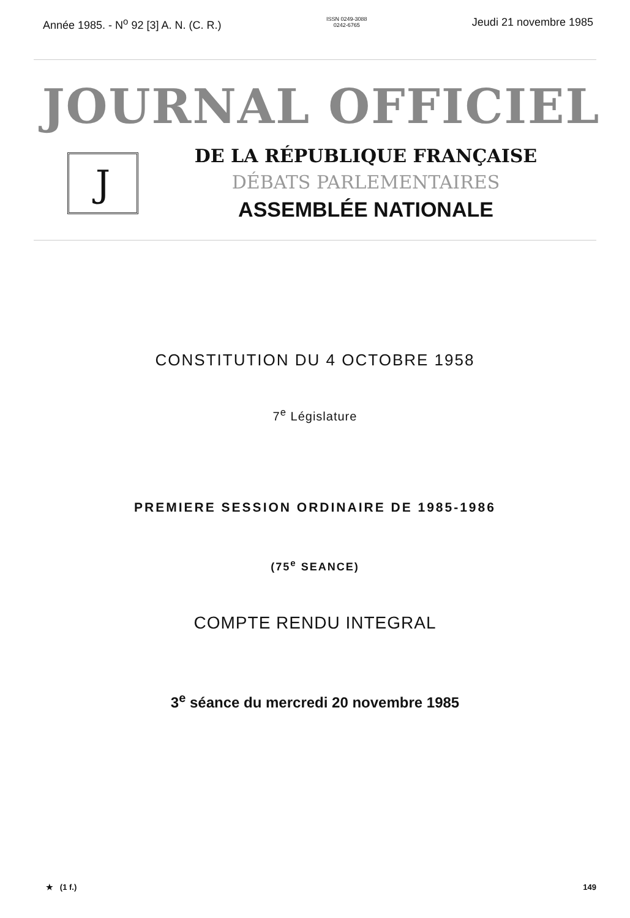Année 1985. - N<sup>o</sup> 92 [3] A. N. (C. R.) ISSN 0249-3088
0242-6765 Jeudi 21 novembre 1985
JOURNAL OFFICIEL
J
DE LA RÉPUBLIQUE FRANÇAISE
DÉBATS PARLEMENTAIRES
ASSEMBLÉE NATIONALE
CONSTITUTION DU 4 OCTOBRE 1958
7<sup>e</sup> Législature
PREMIERE SESSION ORDINAIRE DE 1985-1986
(75<sup>e</sup> SEANCE)
COMPTE RENDU INTEGRAL
3<sup>e</sup> séance du mercredi 20 novembre 1985
★ (1 f.) 149